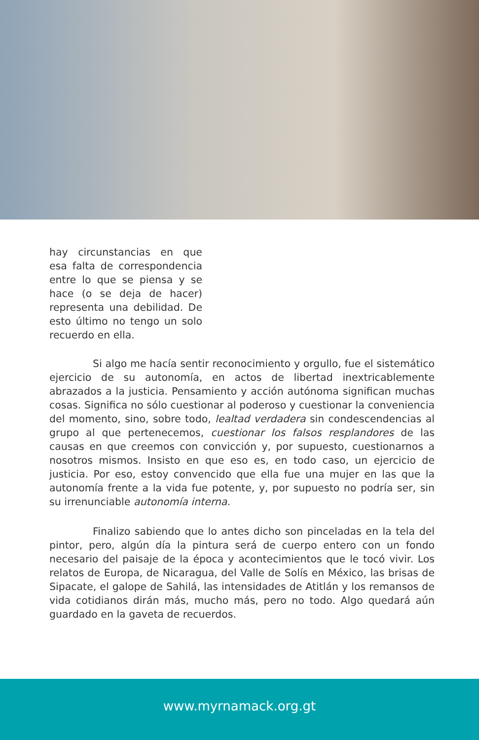hay circunstancias en que esa falta de correspondencia entre lo que se piensa y se hace (o se deja de hacer) representa una debilidad. De esto último no tengo un solo recuerdo en ella.
Si algo me hacía sentir reconocimiento y orgullo, fue el sistemático ejercicio de su autonomía, en actos de libertad inextricablemente abrazados a la justicia. Pensamiento y acción autónoma significan muchas cosas. Significa no sólo cuestionar al poderoso y cuestionar la conveniencia del momento, sino, sobre todo, lealtad verdadera sin condescendencias al grupo al que pertenecemos, cuestionar los falsos resplandores de las causas en que creemos con convicción y, por supuesto, cuestionarnos a nosotros mismos. Insisto en que eso es, en todo caso, un ejercicio de justicia. Por eso, estoy convencido que ella fue una mujer en las que la autonomía frente a la vida fue potente, y, por supuesto no podría ser, sin su irrenunciable autonomía interna.
Finalizo sabiendo que lo antes dicho son pinceladas en la tela del pintor, pero, algún día la pintura será de cuerpo entero con un fondo necesario del paisaje de la época y acontecimientos que le tocó vivir. Los relatos de Europa, de Nicaragua, del Valle de Solís en México, las brisas de Sipacate, el galope de Sahilá, las intensidades de Atitlán y los remansos de vida cotidianos dirán más, mucho más, pero no todo. Algo quedará aún guardado en la gaveta de recuerdos.
www.myrnamack.org.gt